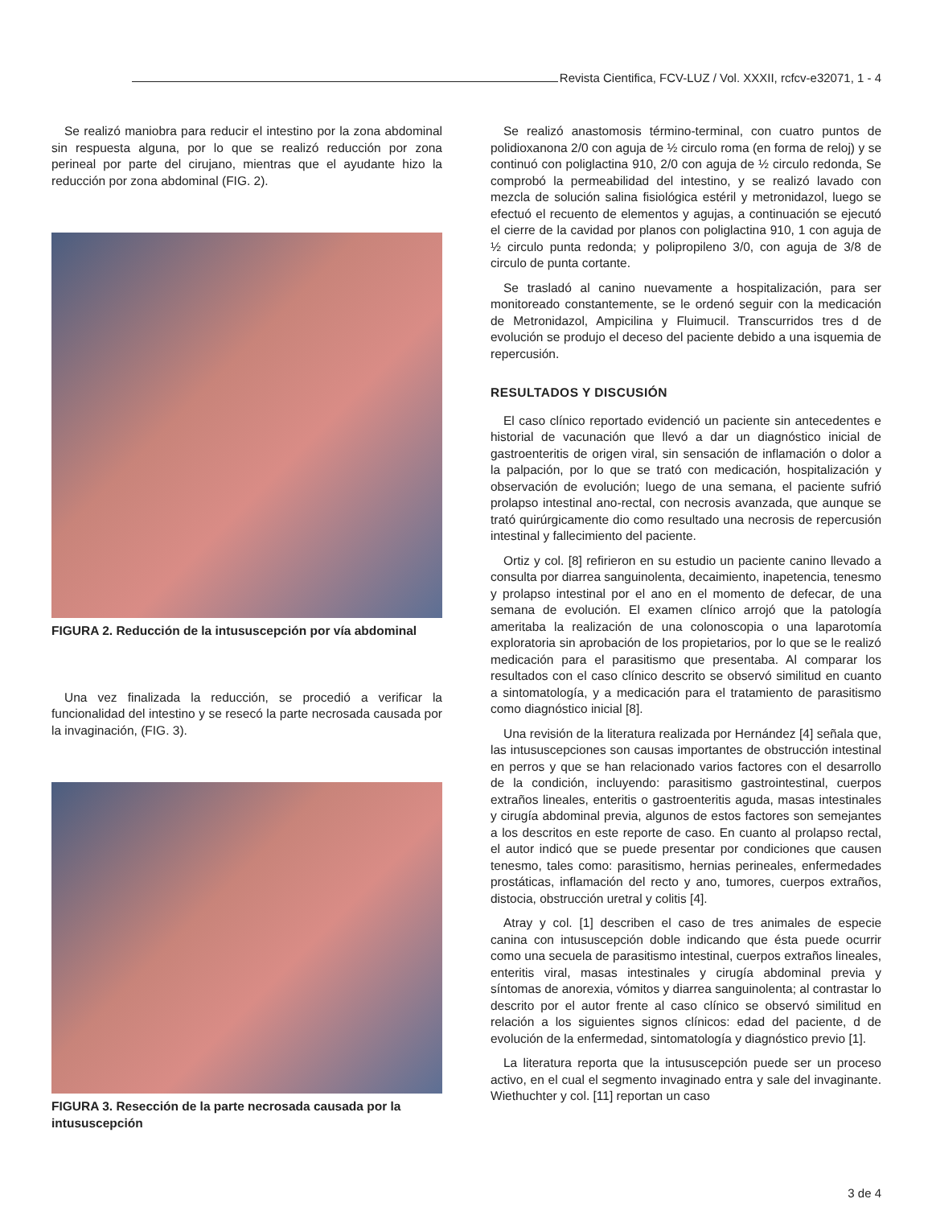Revista Cientifica, FCV-LUZ / Vol. XXXII, rcfcv-e32071, 1 - 4
Se realizó maniobra para reducir el intestino por la zona abdominal sin respuesta alguna, por lo que se realizó reducción por zona perineal por parte del cirujano, mientras que el ayudante hizo la reducción por zona abdominal (FIG. 2).
FIGURA 2. Reducción de la intususcepción por vía abdominal
Una vez finalizada la reducción, se procedió a verificar la funcionalidad del intestino y se resecó la parte necrosada causada por la invaginación, (FIG. 3).
FIGURA 3. Resección de la parte necrosada causada por la intususcepción
Se realizó anastomosis término-terminal, con cuatro puntos de polidioxanona 2/0 con aguja de ½ circulo roma (en forma de reloj) y se continuó con poliglactina 910, 2/0 con aguja de ½ circulo redonda, Se comprobó la permeabilidad del intestino, y se realizó lavado con mezcla de solución salina fisiológica estéril y metronidazol, luego se efectuó el recuento de elementos y agujas, a continuación se ejecutó el cierre de la cavidad por planos con poliglactina 910, 1 con aguja de ½ circulo punta redonda; y polipropileno 3/0, con aguja de 3/8 de circulo de punta cortante.
Se trasladó al canino nuevamente a hospitalización, para ser monitoreado constantemente, se le ordenó seguir con la medicación de Metronidazol, Ampicilina y Fluimucil. Transcurridos tres d de evolución se produjo el deceso del paciente debido a una isquemia de repercusión.
RESULTADOS Y DISCUSIÓN
El caso clínico reportado evidenció un paciente sin antecedentes e historial de vacunación que llevó a dar un diagnóstico inicial de gastroenteritis de origen viral, sin sensación de inflamación o dolor a la palpación, por lo que se trató con medicación, hospitalización y observación de evolución; luego de una semana, el paciente sufrió prolapso intestinal ano-rectal, con necrosis avanzada, que aunque se trató quirúrgicamente dio como resultado una necrosis de repercusión intestinal y fallecimiento del paciente.
Ortiz y col. [8] refirieron en su estudio un paciente canino llevado a consulta por diarrea sanguinolenta, decaimiento, inapetencia, tenesmo y prolapso intestinal por el ano en el momento de defecar, de una semana de evolución. El examen clínico arrojó que la patología ameritaba la realización de una colonoscopia o una laparotomía exploratoria sin aprobación de los propietarios, por lo que se le realizó medicación para el parasitismo que presentaba. Al comparar los resultados con el caso clínico descrito se observó similitud en cuanto a sintomatología, y a medicación para el tratamiento de parasitismo como diagnóstico inicial [8].
Una revisión de la literatura realizada por Hernández [4] señala que, las intususcepciones son causas importantes de obstrucción intestinal en perros y que se han relacionado varios factores con el desarrollo de la condición, incluyendo: parasitismo gastrointestinal, cuerpos extraños lineales, enteritis o gastroenteritis aguda, masas intestinales y cirugía abdominal previa, algunos de estos factores son semejantes a los descritos en este reporte de caso. En cuanto al prolapso rectal, el autor indicó que se puede presentar por condiciones que causen tenesmo, tales como: parasitismo, hernias perineales, enfermedades prostáticas, inflamación del recto y ano, tumores, cuerpos extraños, distocia, obstrucción uretral y colitis [4].
Atray y col. [1] describen el caso de tres animales de especie canina con intususcepción doble indicando que ésta puede ocurrir como una secuela de parasitismo intestinal, cuerpos extraños lineales, enteritis viral, masas intestinales y cirugía abdominal previa y síntomas de anorexia, vómitos y diarrea sanguinolenta; al contrastar lo descrito por el autor frente al caso clínico se observó similitud en relación a los siguientes signos clínicos: edad del paciente, d de evolución de la enfermedad, sintomatología y diagnóstico previo [1].
La literatura reporta que la intususcepción puede ser un proceso activo, en el cual el segmento invaginado entra y sale del invaginante. Wiethuchter y col. [11] reportan un caso
3 de 4